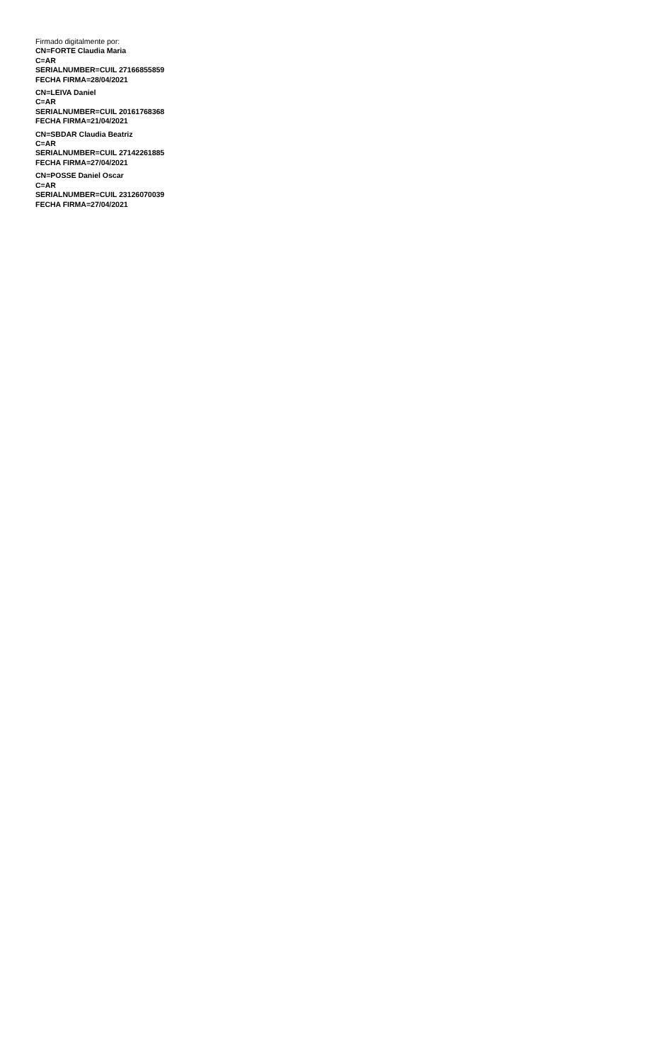Firmado digitalmente por:
CN=FORTE Claudia Maria
C=AR
SERIALNUMBER=CUIL 27166855859
FECHA FIRMA=28/04/2021
CN=LEIVA Daniel
C=AR
SERIALNUMBER=CUIL 20161768368
FECHA FIRMA=21/04/2021
CN=SBDAR Claudia Beatriz
C=AR
SERIALNUMBER=CUIL 27142261885
FECHA FIRMA=27/04/2021
CN=POSSE Daniel Oscar
C=AR
SERIALNUMBER=CUIL 23126070039
FECHA FIRMA=27/04/2021